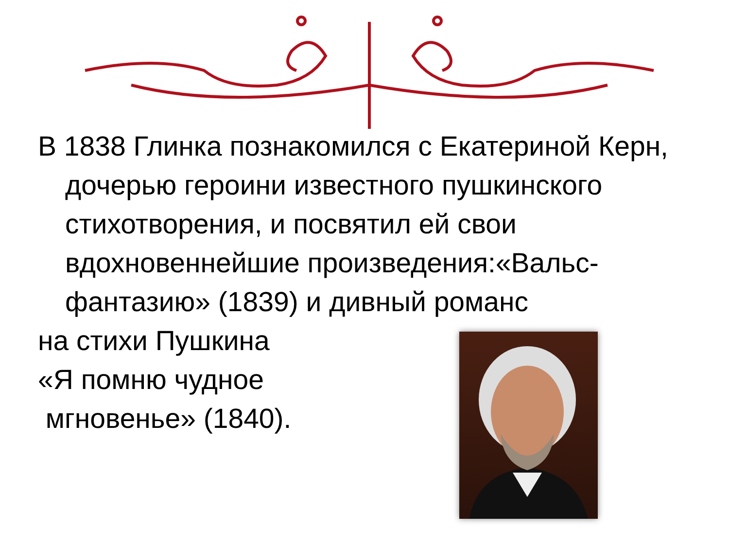В 1838 Глинка познакомился с Екатериной Керн, дочерью героини известного пушкинского стихотворения, и посвятил ей свои вдохновеннейшие произведения:«Вальс-фантазию» (1839) и дивный романс
на стихи Пушкина
«Я помню чудное
мгновенье» (1840).